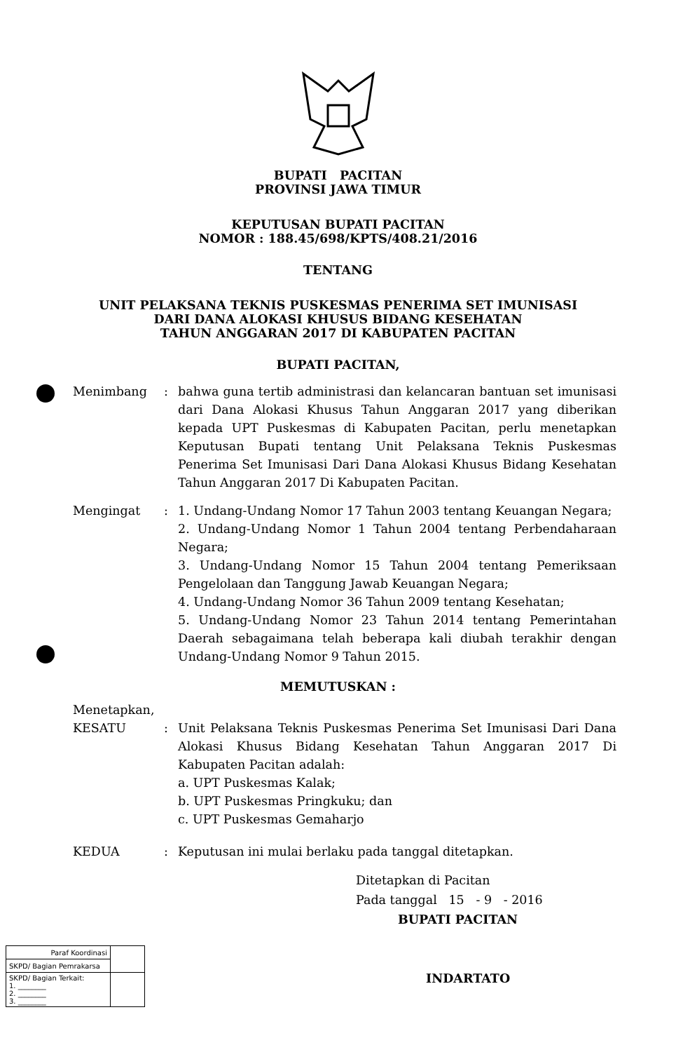BUPATI PACITAN
PROVINSI JAWA TIMUR
KEPUTUSAN BUPATI PACITAN
NOMOR : 188.45/698/KPTS/408.21/2016
TENTANG
UNIT PELAKSANA TEKNIS PUSKESMAS PENERIMA SET IMUNISASI
DARI DANA ALOKASI KHUSUS BIDANG KESEHATAN
TAHUN ANGGARAN 2017 DI KABUPATEN PACITAN
BUPATI PACITAN,
Menimbang : bahwa guna tertib administrasi dan kelancaran bantuan set imunisasi dari Dana Alokasi Khusus Tahun Anggaran 2017 yang diberikan kepada UPT Puskesmas di Kabupaten Pacitan, perlu menetapkan Keputusan Bupati tentang Unit Pelaksana Teknis Puskesmas Penerima Set Imunisasi Dari Dana Alokasi Khusus Bidang Kesehatan Tahun Anggaran 2017 Di Kabupaten Pacitan.
Mengingat : 1. Undang-Undang Nomor 17 Tahun 2003 tentang Keuangan Negara;
2. Undang-Undang Nomor 1 Tahun 2004 tentang Perbendaharaan Negara;
3. Undang-Undang Nomor 15 Tahun 2004 tentang Pemeriksaan Pengelolaan dan Tanggung Jawab Keuangan Negara;
4. Undang-Undang Nomor 36 Tahun 2009 tentang Kesehatan;
5. Undang-Undang Nomor 23 Tahun 2014 tentang Pemerintahan Daerah sebagaimana telah beberapa kali diubah terakhir dengan Undang-Undang Nomor 9 Tahun 2015.
MEMUTUSKAN :
Menetapkan,
KESATU : Unit Pelaksana Teknis Puskesmas Penerima Set Imunisasi Dari Dana Alokasi Khusus Bidang Kesehatan Tahun Anggaran 2017 Di Kabupaten Pacitan adalah:
a. UPT Puskesmas Kalak;
b. UPT Puskesmas Pringkuku; dan
c. UPT Puskesmas Gemaharjo
KEDUA : Keputusan ini mulai berlaku pada tanggal ditetapkan.
Ditetapkan di Pacitan
Pada tanggal 15 - 9 - 2016
BUPATI PACITAN
INDARTATO
| Paraf Koordinasi | |
| SKPD/ Bagian Pemrakarsa | |
| SKPD/ Bagian Terkait: 1. ________ 2. ________ 3. ________ | |